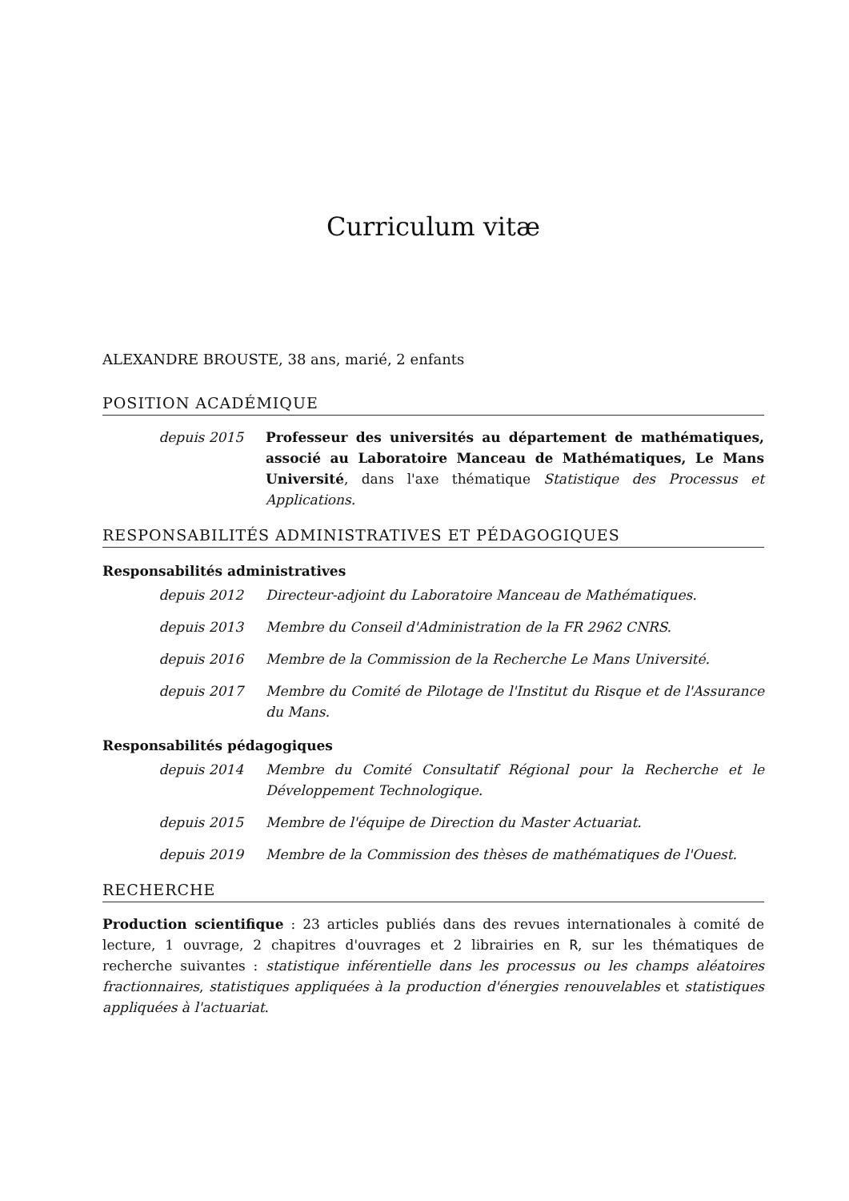Curriculum vitæ
ALEXANDRE BROUSTE, 38 ans, marié, 2 enfants
POSITION ACADÉMIQUE
depuis 2015 Professeur des universités au département de mathématiques, associé au Laboratoire Manceau de Mathématiques, Le Mans Université, dans l'axe thématique Statistique des Processus et Applications.
RESPONSABILITÉS ADMINISTRATIVES ET PÉDAGOGIQUES
Responsabilités administratives
depuis 2012 Directeur-adjoint du Laboratoire Manceau de Mathématiques.
depuis 2013 Membre du Conseil d'Administration de la FR 2962 CNRS.
depuis 2016 Membre de la Commission de la Recherche Le Mans Université.
depuis 2017 Membre du Comité de Pilotage de l'Institut du Risque et de l'Assurance du Mans.
Responsabilités pédagogiques
depuis 2014 Membre du Comité Consultatif Régional pour la Recherche et le Développement Technologique.
depuis 2015 Membre de l'équipe de Direction du Master Actuariat.
depuis 2019 Membre de la Commission des thèses de mathématiques de l'Ouest.
RECHERCHE
Production scientifique : 23 articles publiés dans des revues internationales à comité de lecture, 1 ouvrage, 2 chapitres d'ouvrages et 2 librairies en R, sur les thématiques de recherche suivantes : statistique inférentielle dans les processus ou les champs aléatoires fractionnaires, statistiques appliquées à la production d'énergies renouvelables et statistiques appliquées à l'actuariat.